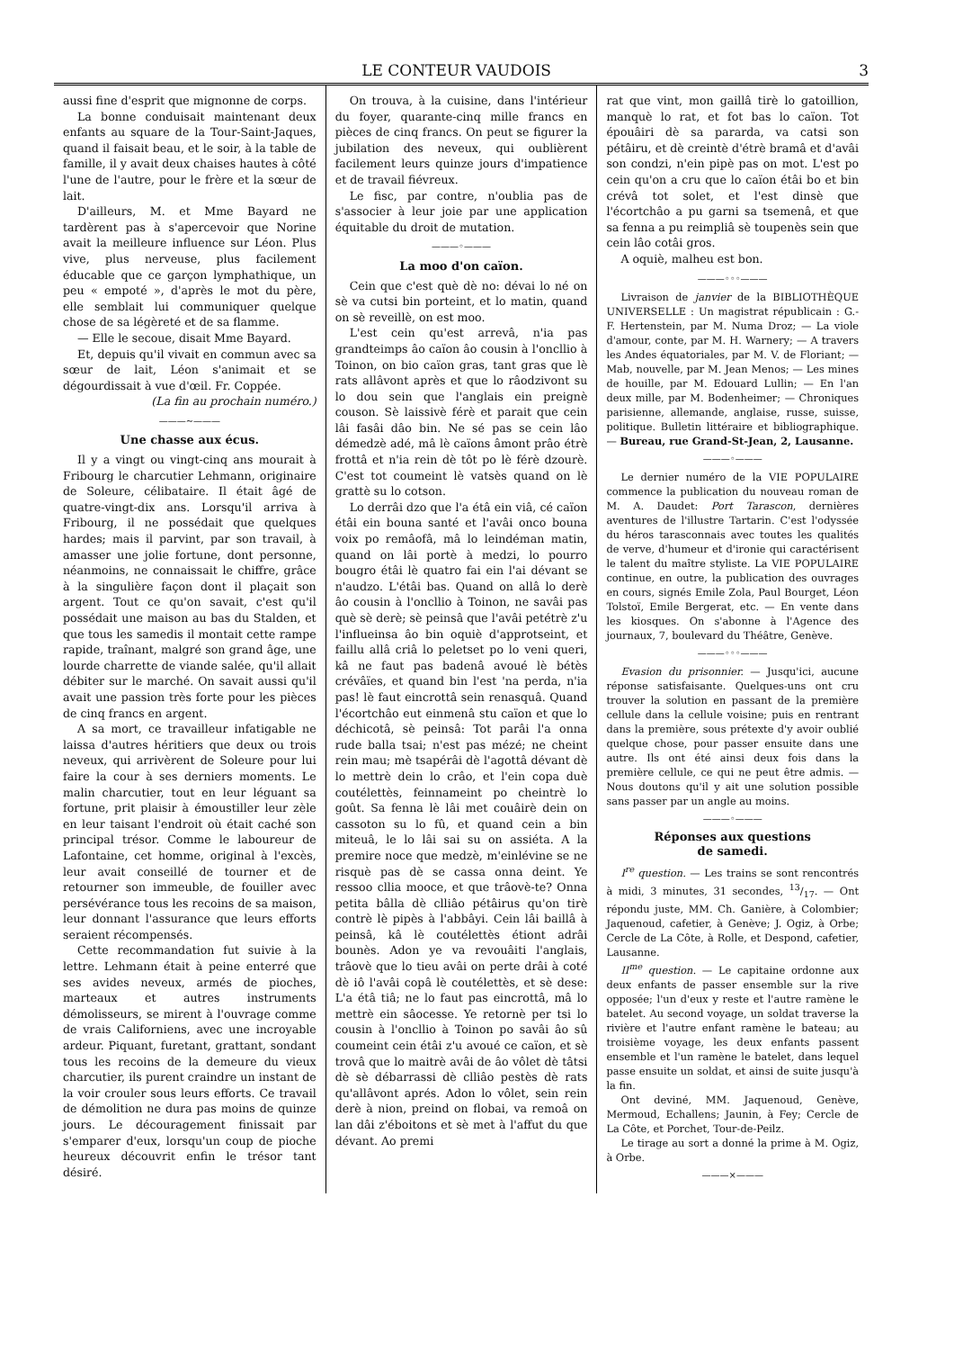LE CONTEUR VAUDOIS 3
aussi fine d'esprit que mignonne de corps.
La bonne conduisait maintenant deux enfants au square de la Tour-Saint-Jaques, quand il faisait beau, et le soir, à la table de famille, il y avait deux chaises hautes à côté l'une de l'autre, pour le frère et la sœur de lait.
D'ailleurs, M. et Mme Bayard ne tardèrent pas à s'apercevoir que Norine avait la meilleure influence sur Léon. Plus vive, plus nerveuse, plus facilement éducable que ce garçon lymphathique, un peu « empoté », d'après le mot du père, elle semblait lui communiquer quelque chose de sa légèreté et de sa flamme.
— Elle le secoue, disait Mme Bayard.
Et, depuis qu'il vivait en commun avec sa sœur de lait, Léon s'animait et se dégourdissait à vue d'œil. Fr. Coppée.
(La fin au prochain numéro.)
———~———
Une chasse aux écus.
Il y a vingt ou vingt-cinq ans mourait à Fribourg le charcutier Lehmann, originaire de Soleure, célibataire. Il était âgé de quatre-vingt-dix ans. Lorsqu'il arriva à Fribourg, il ne possédait que quelques hardes; mais il parvint, par son travail, à amasser une jolie fortune, dont personne, néanmoins, ne connaissait le chiffre, grâce à la singulière façon dont il plaçait son argent. Tout ce qu'on savait, c'est qu'il possédait une maison au bas du Stalden, et que tous les samedis il montait cette rampe rapide, traînant, malgré son grand âge, une lourde charrette de viande salée, qu'il allait débiter sur le marché. On savait aussi qu'il avait une passion très forte pour les pièces de cinq francs en argent.
A sa mort, ce travailleur infatigable ne laissa d'autres héritiers que deux ou trois neveux, qui arrivèrent de Soleure pour lui faire la cour à ses derniers moments. Le malin charcutier, tout en leur léguant sa fortune, prit plaisir à émoustiller leur zèle en leur taisant l'endroit où était caché son principal trésor. Comme le laboureur de Lafontaine, cet homme, original à l'excès, leur avait conseillé de tourner et de retourner son immeuble, de fouiller avec persévérance tous les recoins de sa maison, leur donnant l'assurance que leurs efforts seraient récompensés.
Cette recommandation fut suivie à la lettre. Lehmann était à peine enterré que ses avides neveux, armés de pioches, marteaux et autres instruments démolisseurs, se mirent à l'ouvrage comme de vrais Californiens, avec une incroyable ardeur. Piquant, furetant, grattant, sondant tous les recoins de la demeure du vieux charcutier, ils purent craindre un instant de la voir crouler sous leurs efforts. Ce travail de démolition ne dura pas moins de quinze jours. Le découragement finissait par s'emparer d'eux, lorsqu'un coup de pioche heureux découvrit enfin le trésor tant désiré.
On trouva, à la cuisine, dans l'intérieur du foyer, quarante-cinq mille francs en pièces de cinq francs. On peut se figurer la jubilation des neveux, qui oublièrent facilement leurs quinze jours d'impatience et de travail fiévreux.
Le fisc, par contre, n'oublia pas de s'associer à leur joie par une application équitable du droit de mutation.
———◦———
La moo d'on caïon.
Cein que c'est què dè no: dévai lo né on sè va cutsi bin porteint, et lo matin, quand on sè reveillè, on est moo.
L'est cein qu'est arrevâ, n'ia pas grandteimps âo caïon âo cousin à l'oncllio à Toinon, on bio caïon gras, tant gras que lè rats allâvont après et que lo râodzivont su lo dou sein que l'anglais ein preignè couson. Sè laissivè férè et parait que cein lâi fasâi dâo bin. Ne sé pas se cein lâo démedzè adé, mâ lè caïons âmont prâo étrè frottâ et n'ia rein dè tôt po lè férè dzourè. C'est tot coumeint lè vatsès quand on lè grattè su lo cotson.
Lo derrâi dzo que l'a étâ ein viâ, cé caïon étâi ein bouna santé et l'avâi onco bouna voix po remâofâ, mâ lo leindéman matin, quand on lâi portè à medzi, lo pourro bougro étâi lè quatro fai ein l'ai dévant se n'audzo. L'étâi bas. Quand on allâ lo derè âo cousin à l'oncllio à Toinon, ne savâi pas què sè derè; sè peinsâ que l'avâi petétrè z'u l'influeinsa âo bin oquiè d'approtseint, et faillu allâ criâ lo peletset po lo veni queri, kâ ne faut pas badenâ avoué lè bétès crévâïes, et quand bin l'est 'na perda, n'ia pas! lè faut eincrottâ sein renasquâ. Quand l'écortchâo eut einmenâ stu caïon et que lo déchicotâ, sè peinsâ: Tot parâi l'a onna rude balla tsai; n'est pas mézé; ne cheint rein mau; mè tsapérâi dè l'agottâ dévant dè lo mettrè dein lo crâo, et l'ein copa duè coutélettès, feinnameint po cheintrè lo goût. Sa fenna lè lâi met couâirè dein on cassoton su lo fû, et quand cein a bin miteuâ, le lo lâi sai su on assiéta. A la premire noce que medzè, m'einlévine se ne risquè pas dè se cassa onna deint. Ye ressoo cllia mooce, et que trâovè-te? Onna petita bâlla dè clliâo pétâirus qu'on tirè contrè lè pipès à l'abbâyi. Cein lâi baillâ à peinsâ, kâ lè coutélettès étiont adrâi bounès. Adon ye va revouâiti l'anglais, trâovè que lo tieu avâi on perte drâi à coté dè iô l'avâi copâ lè coutélettès, et sè dese: L'a étâ tiâ; ne lo faut pas eincrottâ, mâ lo mettrè ein sâocesse. Ye retornè per tsi lo cousin à l'oncllio à Toinon po savâi âo sû coumeint cein étâi z'u avoué ce caïon, et sè trovâ que lo maitrè avâi de âo vôlet dè tâtsi dè sè débarrassi dè clliâo pestès dè rats qu'allâvont aprés. Adon lo vôlet, sein rein derè à nion, preind on flobai, va remoâ on lan dâi z'éboitons et sè met à l'affut du que dévant. Ao premi
rat que vint, mon gaillâ tirè lo gatoillion, manquè lo rat, et fot bas lo caïon. Tot épouâiri dè sa pararda, va catsi son pétâiru, et dè creintè d'étrè bramâ et d'avâi son condzi, n'ein pipè pas on mot. L'est po cein qu'on a cru que lo caïon étâi bo et bin crévâ tot solet, et l'est dinsè que l'écortchâo a pu garni sa tsemenâ, et que sa fenna a pu reimpliâ sè toupenès sein que cein lâo cotâi gros.
A oquiè, malheu est bon.
———◦◦◦———
Livraison de janvier de la BIBLIOTHÈQUE UNIVERSELLE : Un magistrat républicain : G.-F. Hertenstein, par M. Numa Droz; — La viole d'amour, conte, par M. H. Warnery; — A travers les Andes équatoriales, par M. V. de Floriant; — Mab, nouvelle, par M. Jean Menos; — Les mines de houille, par M. Edouard Lullin; — En l'an deux mille, par M. Bodenheimer; — Chroniques parisienne, allemande, anglaise, russe, suisse, politique. Bulletin littéraire et bibliographique. — Bureau, rue Grand-St-Jean, 2, Lausanne.
———◦———
Le dernier numéro de la VIE POPULAIRE commence la publication du nouveau roman de M. A. Daudet: Port Tarascon, dernières aventures de l'illustre Tartarin. C'est l'odyssée du héros tarasconnais avec toutes les qualités de verve, d'humeur et d'ironie qui caractérisent le talent du maître styliste. La VIE POPULAIRE continue, en outre, la publication des ouvrages en cours, signés Emile Zola, Paul Bourget, Léon Tolstoï, Emile Bergerat, etc. — En vente dans les kiosques. On s'abonne à l'Agence des journaux, 7, boulevard du Théâtre, Genève.
———◦◦◦———
Evasion du prisonnier. — Jusqu'ici, aucune réponse satisfaisante. Quelques-uns ont cru trouver la solution en passant de la première cellule dans la cellule voisine; puis en rentrant dans la première, sous prétexte d'y avoir oublié quelque chose, pour passer ensuite dans une autre. Ils ont été ainsi deux fois dans la première cellule, ce qui ne peut être admis. — Nous doutons qu'il y ait une solution possible sans passer par un angle au moins.
———◦———
Réponses aux questions
de samedi.
I<sup>re</sup> question. — Les trains se sont rencontrés à midi, 3 minutes, 31 secondes, 13/17. — Ont répondu juste, MM. Ch. Ganière, à Colombier; Jaquenoud, cafetier, à Genève; J. Ogiz, à Orbe; Cercle de La Côte, à Rolle, et Despond, cafetier, Lausanne.
II<sup>me</sup> question. — Le capitaine ordonne aux deux enfants de passer ensemble sur la rive opposée; l'un d'eux y reste et l'autre ramène le batelet. Au second voyage, un soldat traverse la rivière et l'autre enfant ramène le bateau; au troisième voyage, les deux enfants passent ensemble et l'un ramène le batelet, dans lequel passe ensuite un soldat, et ainsi de suite jusqu'à la fin.
Ont deviné, MM. Jaquenoud, Genève, Mermoud, Echallens; Jaunin, à Fey; Cercle de La Côte, et Porchet, Tour-de-Peilz.
Le tirage au sort a donné la prime à M. Ogiz, à Orbe.
———×———